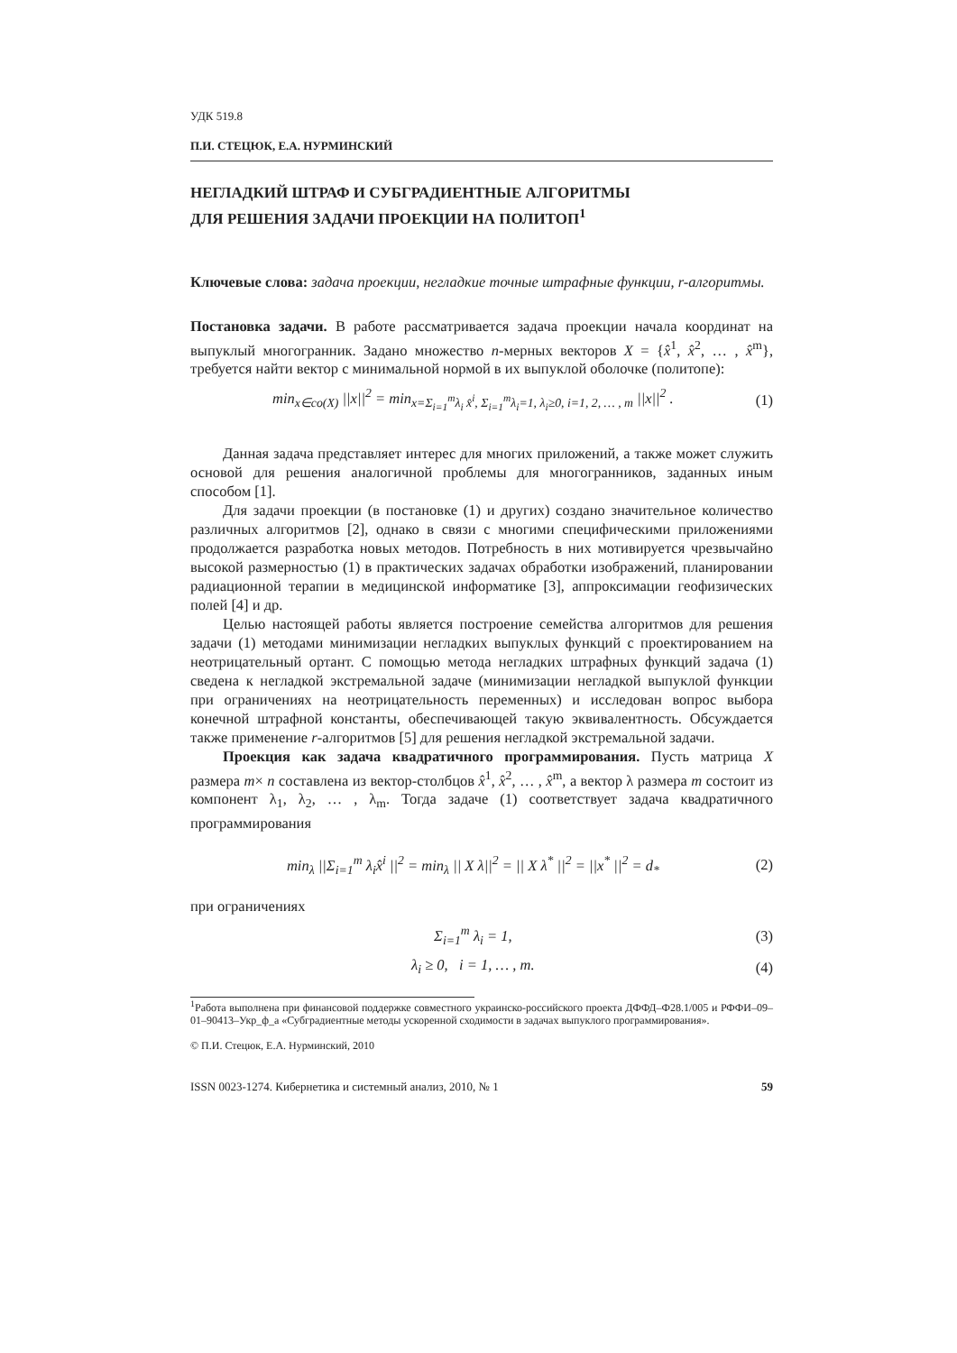УДК 519.8
П.И. СТЕЦЮК, Е.А. НУРМИНСКИЙ
НЕГЛАДКИЙ ШТРАФ И СУБГРАДИЕНТНЫЕ АЛГОРИТМЫ
ДЛЯ РЕШЕНИЯ ЗАДАЧИ ПРОЕКЦИИ НА ПОЛИТОП<sup>1</sup>
Ключевые слова: задача проекции, негладкие точные штрафные функции, r-алгоритмы.
Постановка задачи. В работе рассматривается задача проекции начала координат на выпуклый многогранник. Задано множество n-мерных векторов X = {x̂<sup>1</sup>, x̂<sup>2</sup>, … , x̂<sup>m</sup>}, требуется найти вектор с минимальной нормой в их выпуклой оболочке (политопе):
min<sub>x∈co(X)</sub> ||x||<sup>2</sup> = min<sub>x=Σ<sub>i=1</sub><sup>m</sup>λ<sub>i</sub> x̂<sup>i</sup>, Σ<sub>i=1</sub><sup>m</sup>λ<sub>i</sub>=1, λ<sub>i</sub>≥0, i=1, 2, … , m</sub> ||x||<sup>2</sup> . (1)
Данная задача представляет интерес для многих приложений, а также может служить основой для решения аналогичной проблемы для многогранников, заданных иным способом [1].
Для задачи проекции (в постановке (1) и других) создано значительное количество различных алгоритмов [2], однако в связи с многими специфическими приложениями продолжается разработка новых методов. Потребность в них мотивируется чрезвычайно высокой размерностью (1) в практических задачах обработки изображений, планировании радиационной терапии в медицинской информатике [3], аппроксимации геофизических полей [4] и др.
Целью настоящей работы является построение семейства алгоритмов для решения задачи (1) методами минимизации негладких выпуклых функций с проектированием на неотрицательный ортант. С помощью метода негладких штрафных функций задача (1) сведена к негладкой экстремальной задаче (минимизации негладкой выпуклой функции при ограничениях на неотрицательность переменных) и исследован вопрос выбора конечной штрафной константы, обеспечивающей такую эквивалентность. Обсуждается также применение r-алгоритмов [5] для решения негладкой экстремальной задачи.
Проекция как задача квадратичного программирования. Пусть матрица X размера m× n составлена из вектор-столбцов x̂<sup>1</sup>, x̂<sup>2</sup>, … , x̂<sup>m</sup>, а вектор λ размера m состоит из компонент λ<sub>1</sub>, λ<sub>2</sub>, … , λ<sub>m</sub>. Тогда задаче (1) соответствует задача квадратичного программирования
min<sub>λ</sub> ||Σ<sub>i=1</sub><sup>m</sup> λ<sub>i</sub>x̂<sup>i</sup> ||<sup>2</sup> = min<sub>λ</sub> || X λ||<sup>2</sup> = || X λ<sup>*</sup> ||<sup>2</sup> = ||x<sup>*</sup> ||<sup>2</sup> = d<sub>*</sub> (2)
при ограничениях
Σ<sub>i=1</sub><sup>m</sup> λ<sub>i</sub> = 1, (3)
λ<sub>i</sub> ≥ 0, i = 1, … , m. (4)
<sup>1</sup> Работа выполнена при финансовой поддержке совместного украинско-российского проекта ДФФД–Ф28.1/005 и РФФИ–09–01–90413–Укр_ф_а «Субградиентные методы ускоренной сходимости в задачах выпуклого программирования».
© П.И. Стецюк, Е.А. Нурминский, 2010
ISSN 0023-1274. Кибернетика и системный анализ, 2010, № 1 59